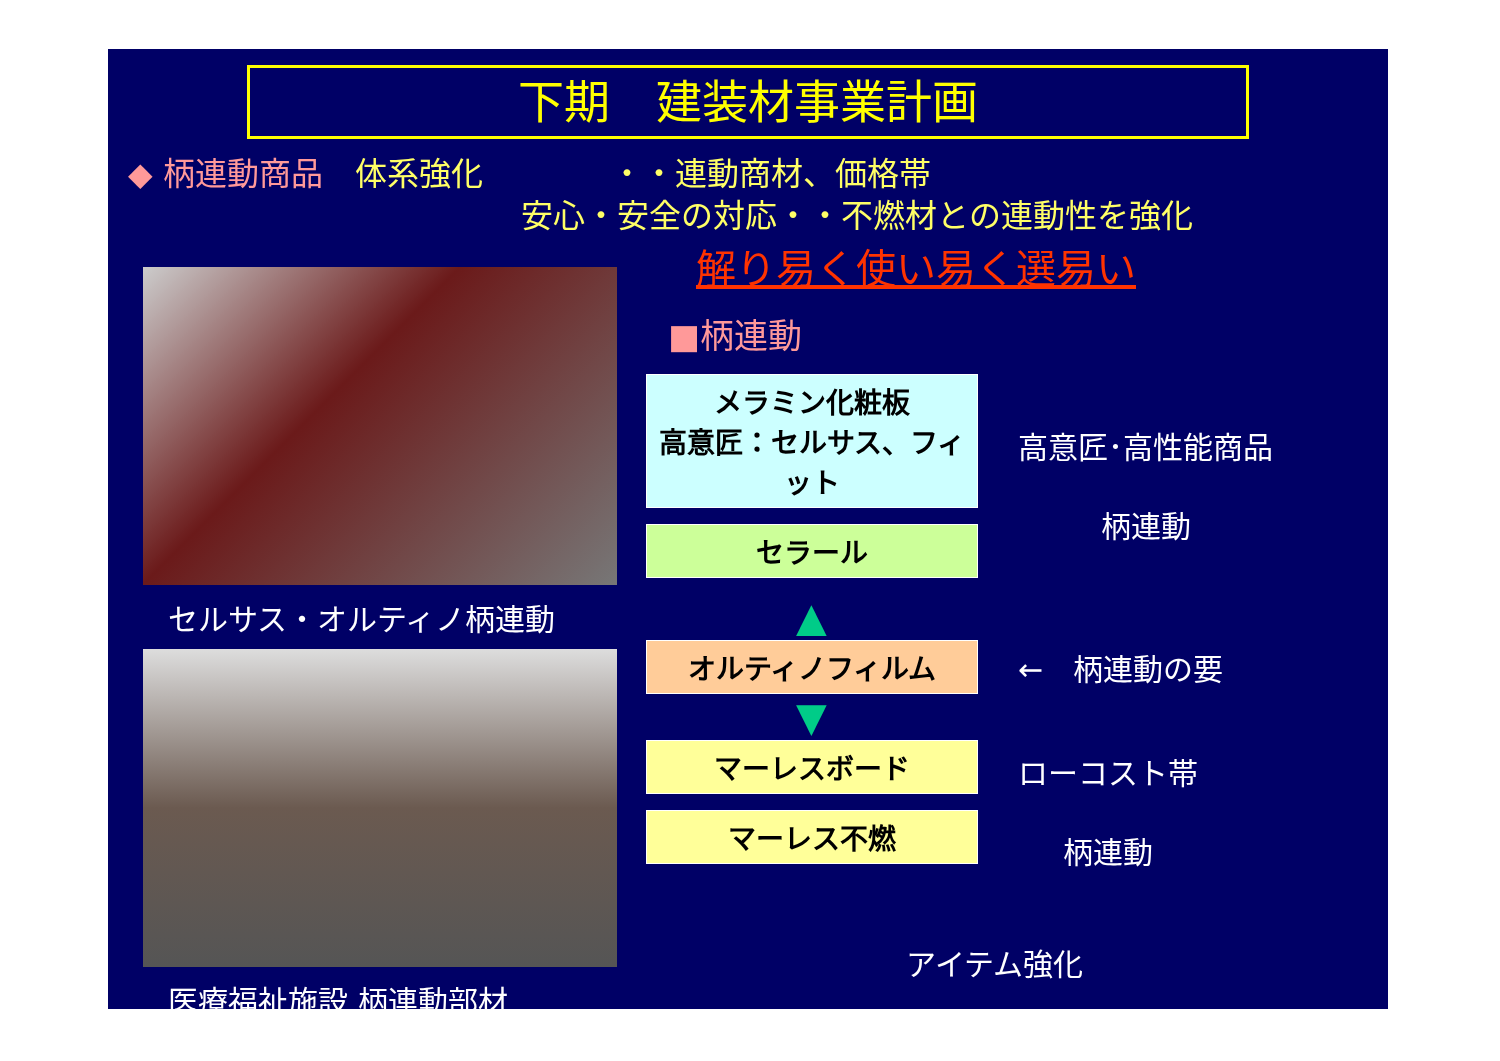下期　建装材事業計画
◆ 柄連動商品　体系強化　　　　・・連動商材、価格帯
安心・安全の対応・・不燃材との連動性を強化
解り易く使い易く選易い
セルサス・オルティノ柄連動
医療福祉施設 柄連動部材
■柄連動
メラミン化粧板
高意匠：セルサス、フィット
セラール
高意匠･高性能商品
柄連動
▲
オルティノフィルム
←　柄連動の要
▼
マーレスボード
マーレス不燃
ローコスト帯
柄連動
アイテム強化